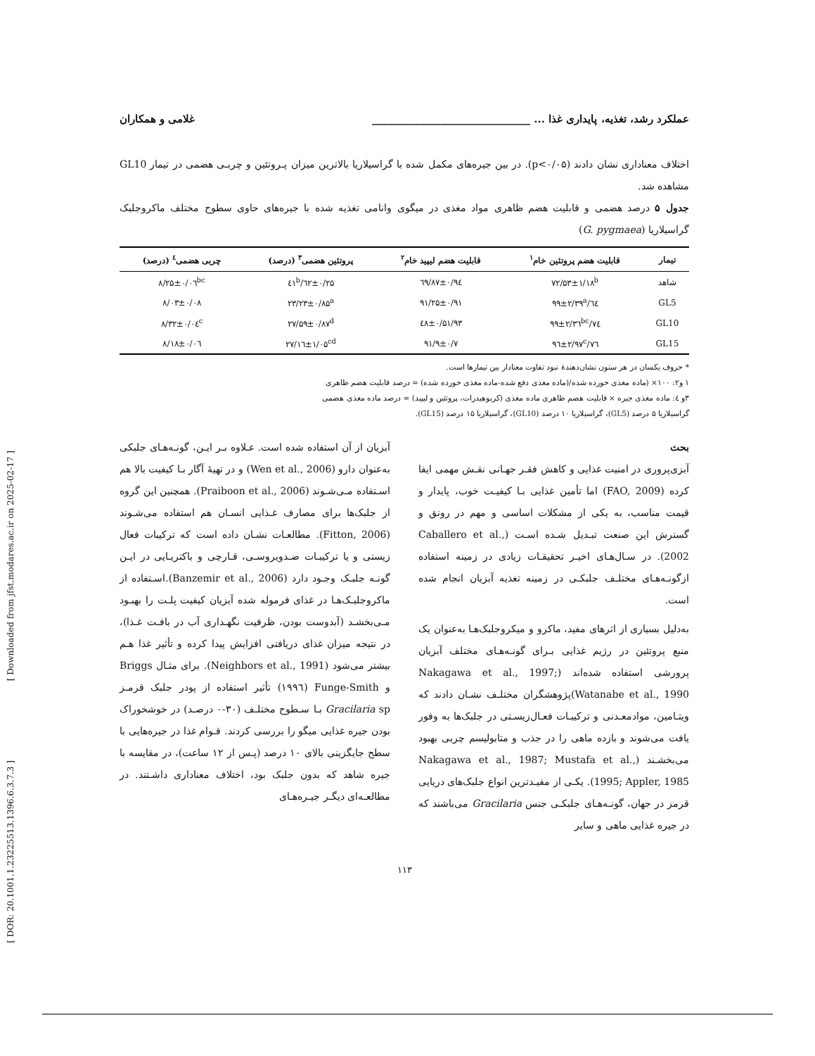[ Downloaded from jfst.modares.ac.ir on 2025-02-17 ]
[ DOR: 20.1001.1.23225513.1396.6.3.7.3 ]
عملکرد رشد، تغذیه، پایداری غذا ... ______________________________ غلامی و همکاران
اختلاف معناداری نشان دادند (p<۰/۰۵). در بین جیره‌های مکمل شده با گراسیلاریا بالاترین میزان پـروتئین و چربـی هضمی در تیمار GL10 مشاهده شد.
جدول ۵ درصد هضمی و قابلیت هضم ظاهری مواد مغذی در میگوی وانامی تغذیه شده با جیره‌های حاوی سطوح مختلف ماکروجلبک گراسیلاریا (G. pygmaea)
| تیمار | قابلیت هضم پروتئین خام<sup>۱</sup> | قابلیت هضم لیپید خام<sup>۲</sup> | پروتئین هضمی<sup>۳</sup> (درصد) | چربی هضمی<sup>٤</sup> (درصد) |
| --- | --- | --- | --- | --- |
| شاهد | ۷۲/۵۳±۱/۱۸<sup>b</sup> | ۹٤/۸۷±۰/٦۹ | ۲۵/٦۲±۰/٤۱<sup>b</sup> | ۸/۲۵±۰/۰٦<sup>bc</sup> |
| GL5 | ٦٤/۹۹±۲/۳۹<sup>a</sup> | ۹۱/۲۵±۰/۹۱ | ۲۳/۲۳±۰/۸۵<sup>a</sup> | ۸/۰۳±۰/۰۸ |
| GL10 | ۷٤/۹۹±۲/۳٦<sup>bc</sup> | ۹۳/٤۸±۰/۵۱ | ۲۷/۵۹±۰/۸۷<sup>d</sup> | ۸/۳۲±۰/۰٤<sup>c</sup> |
| GL15 | ۷٦/۹٦±۲/۹۷<sup>c</sup> | ۹۱/۹±۰/۷ | ۲۷/۱٦±۱/۰۵<sup>cd</sup> | ۸/۱۸±۰/۰٦ |
* حروف یکسان در هر ستون نشان‌دهندهٔ نبود تفاوت معنادار بین تیمارها است.
۱ و۲: ۱۰۰× (ماده مغذی خورده شده/(ماده مغذی دفع شده-ماده مغذی خورده شده) = درصد قابلیت هضم ظاهری
۳و ٤: ماده مغذی جیره × قابلیت هضم ظاهری ماده مغذی (کربوهیدرات، پروتئین و لیپید) = درصد ماده مغذی هضمی
گراسیلاریا ۵ درصد (GL5)، گراسیلاریا ۱۰ درصد (GL10)، گراسیلاریا ۱۵ درصد (GL15).
بحث
آبزی‌پروری در امنیت غذایی و کاهش فقـر جهـانی نقـش مهمی ایفا کرده (FAO, 2009) اما تأمین غذایی بـا کیفیـت خوب، پایدار و قیمت مناسب، به یکی از مشکلات اساسی و مهم در رونق و گسترش این صنعت تبـدیل شـده اسـت (Caballero et al., 2002). در سـال‌هـای اخیـر تحقیقـات زیادی در زمینه استفاده ازگونـه‌هـای مختلـف جلبکـی در زمینه تغذیه آبزیان انجام شده است.
به‌دلیل بسیاری از اثرهای مفید، ماکرو و میکروجلبک‌هـا به‌عنوان یک منبع پروتئین در رژیم غذایی بـرای گونـه‌هـای مختلف آبزیان پرورشی استفاده شده‌اند (Nakagawa et al., 1997; Watanabe et al., 1990)پژوهشگران مختلـف نشـان دادند که ویتـامین، موادمعـدنی و ترکیبـات فعـال‌زیسـتی در جلبک‌ها به وفور یافت می‌شوند و بازده ماهی را در جذب و متابولیسم چربی بهبود می‌بخشـند (Nakagawa et al., 1987; Mustafa et al., 1995; Appler, 1985). یکـی از مفیـدترین انواع جلبک‌های دریایی قرمز در جهان، گونـه‌هـای جلبکـی جنس Gracilaria می‌باشند که در جیره غذایی ماهی و سایر
آبزیان از آن استفاده شده است. عـلاوه بـر ایـن، گونـه‌هـای جلبکی به‌عنوان دارو (Wen et al., 2006) و در تهیهٔ آگار بـا کیفیت بالا هم اسـتفاده مـی‌شـوند (Praiboon et al., 2006). همچنین این گروه از جلبک‌ها برای مصارف غـذایی انسـان هم استفاده می‌شـوند (Fitton, 2006). مطالعـات نشـان داده است که ترکیبات فعال زیستی و یا ترکیبـات ضـدویروسـی، قـارچی و باکتریـایی در ایـن گونـه جلبـک وجـود دارد (Banzemir et al., 2006).اسـتفاده از ماکروجلبـک‌هـا در غذای فرموله شده آبزیان کیفیت پلـت را بهبـود مـی‌بخشـد (آبدوست بودن، ظرفیت نگهـداری آب در بافـت غـذا)، در نتیجه میزان غذای دریافتی افزایش پیدا کرده و تأثیر غذا هـم بیشتر می‌شود (Neighbors et al., 1991). برای مثـال Briggs و Funge-Smith (۱۹۹٦) تأثیر استفاده از پودر جلبک قرمـز Gracilaria sp بـا سـطوح مختلـف (۳۰-۰ درصـد) در خوشخوراک بودن جیره غذایی میگو را بررسی کردند. قـوام غذا در جیره‌هایی با سطح جایگزینی بالای ۱۰ درصد (پـس از ۱۲ ساعت)، در مقایسه با جیره شاهد که بدون جلبک بود، اختلاف معناداری داشـتند. در مطالعـه‌ای دیگـر جیـره‌هـای
۱۱۳